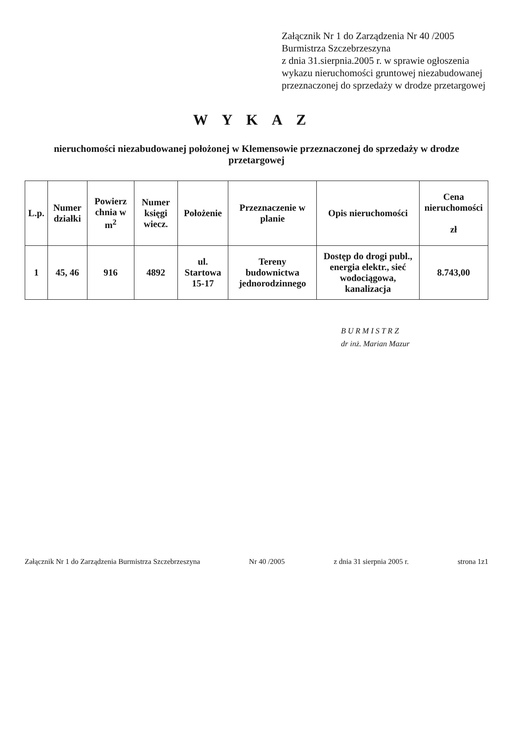Załącznik Nr 1 do Zarządzenia Nr 40 /2005
Burmistrza Szczebrzeszyna
z dnia 31.sierpnia.2005 r. w sprawie ogłoszenia wykazu nieruchomości gruntowej niezabudowanej przeznaczonej do sprzedaży w drodze przetargowej
WYKAZ
nieruchomości niezabudowanej położonej w Klemensowie przeznaczonej do sprzedaży w drodze przetargowej
| L.p. | Numer działki | Powierz chnia w m<sup>2</sup> | Numer księgi wiecz. | Położenie | Przeznaczenie w planie | Opis nieruchomości | Cena nieruchomości zł |
| --- | --- | --- | --- | --- | --- | --- | --- |
| 1 | 45, 46 | 916 | 4892 | ul. Startowa 15-17 | Tereny budownictwa jednorodzinnego | Dostęp do drogi publ., energia elektr., sieć wodociągowa, kanalizacja | 8.743,00 |
B U R M I S T R Z
dr inż. Marian Mazur
Załącznik Nr 1 do Zarządzenia Burmistrza Szczebrzeszyna Nr 40 /2005 z dnia 31 sierpnia 2005 r. strona 1z1